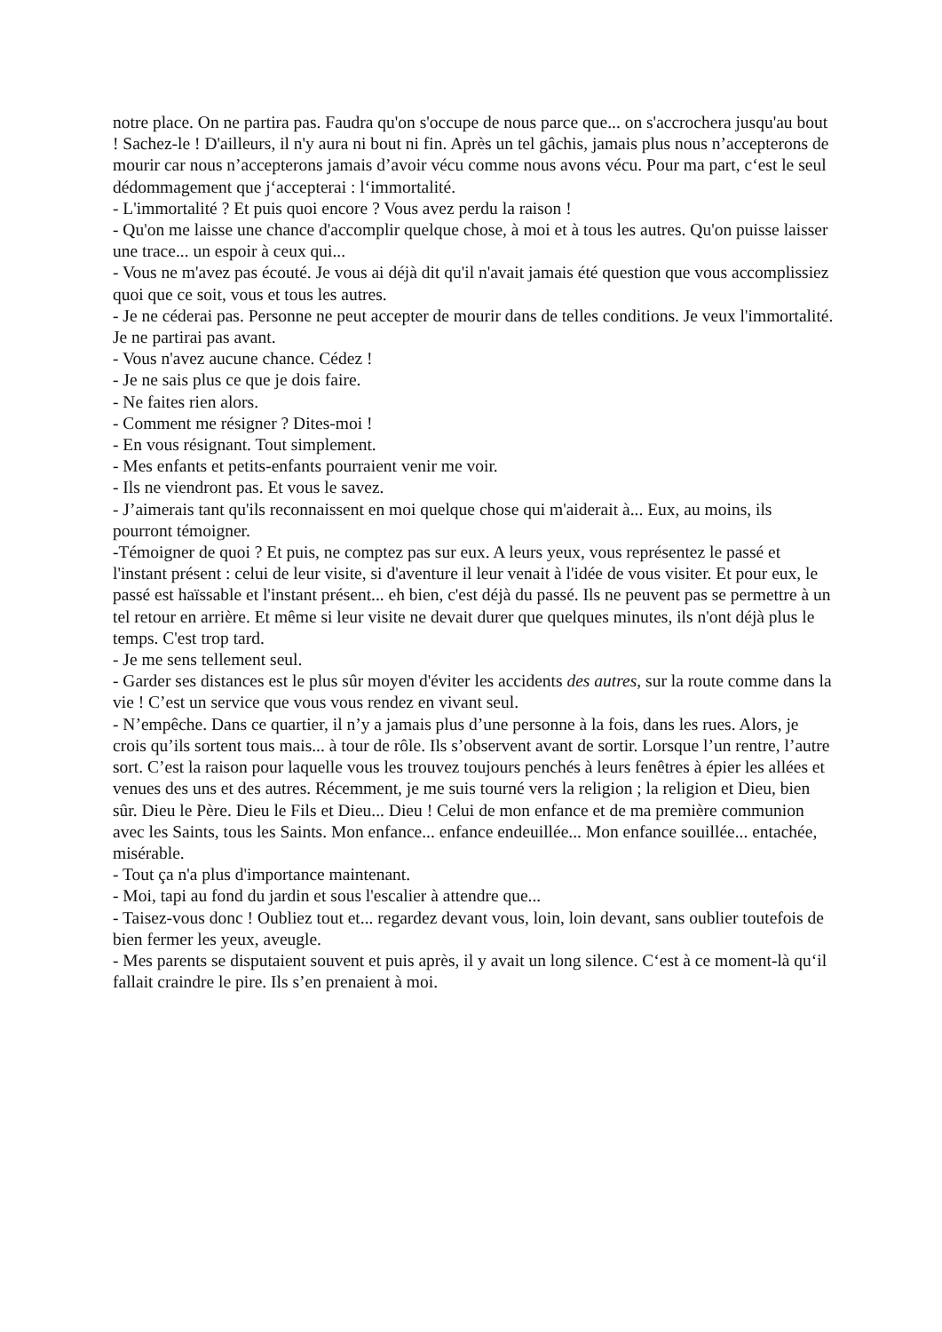notre place. On ne partira pas. Faudra qu'on s'occupe de nous parce que... on s'accrochera jusqu'au bout ! Sachez-le ! D'ailleurs, il n'y aura ni bout ni fin. Après un tel gâchis, jamais plus nous n’accepterons de mourir car nous n’accepterons jamais d’avoir vécu comme nous avons vécu. Pour ma part, c‘est le seul dédommagement que j‘accepterai : l‘immortalité.
- L'immortalité ? Et puis quoi encore ? Vous avez perdu la raison !
- Qu'on me laisse une chance d'accomplir quelque chose, à moi et à tous les autres. Qu'on puisse laisser une trace... un espoir à ceux qui...
- Vous ne m'avez pas écouté. Je vous ai déjà dit qu'il n'avait jamais été question que vous accomplissiez quoi que ce soit, vous et tous les autres.
- Je ne céderai pas. Personne ne peut accepter de mourir dans de telles conditions. Je veux l'immortalité. Je ne partirai pas avant.
- Vous n'avez aucune chance. Cédez !
- Je ne sais plus ce que je dois faire.
- Ne faites rien alors.
- Comment me résigner ? Dites-moi !
- En vous résignant. Tout simplement.
- Mes enfants et petits-enfants pourraient venir me voir.
- Ils ne viendront pas. Et vous le savez.
- J’aimerais tant qu'ils reconnaissent en moi quelque chose qui m'aiderait à... Eux, au moins, ils pourront témoigner.
-Témoigner de quoi ? Et puis, ne comptez pas sur eux. A leurs yeux, vous représentez le passé et l'instant présent : celui de leur visite, si d'aventure il leur venait à l'idée de vous visiter. Et pour eux, le passé est haïssable et l'instant présent... eh bien, c'est déjà du passé. Ils ne peuvent pas se permettre à un tel retour en arrière. Et même si leur visite ne devait durer que quelques minutes, ils n'ont déjà plus le temps. C'est trop tard.
- Je me sens tellement seul.
- Garder ses distances est le plus sûr moyen d'éviter les accidents des autres, sur la route comme dans la vie ! C’est un service que vous vous rendez en vivant seul.
- N’empêche. Dans ce quartier, il n’y a jamais plus d’une personne à la fois, dans les rues. Alors, je crois qu’ils sortent tous mais... à tour de rôle. Ils s’observent avant de sortir. Lorsque l’un rentre, l’autre sort. C’est la raison pour laquelle vous les trouvez toujours penchés à leurs fenêtres à épier les allées et venues des uns et des autres. Récemment, je me suis tourné vers la religion ; la religion et Dieu, bien sûr. Dieu le Père. Dieu le Fils et Dieu... Dieu ! Celui de mon enfance et de ma première communion avec les Saints, tous les Saints. Mon enfance... enfance endeuillée... Mon enfance souillée... entachée, misérable.
- Tout ça n'a plus d'importance maintenant.
- Moi, tapi au fond du jardin et sous l'escalier à attendre que...
- Taisez-vous donc ! Oubliez tout et... regardez devant vous, loin, loin devant, sans oublier toutefois de bien fermer les yeux, aveugle.
- Mes parents se disputaient souvent et puis après, il y avait un long silence. C‘est à ce moment-là qu‘il fallait craindre le pire. Ils s’en prenaient à moi.